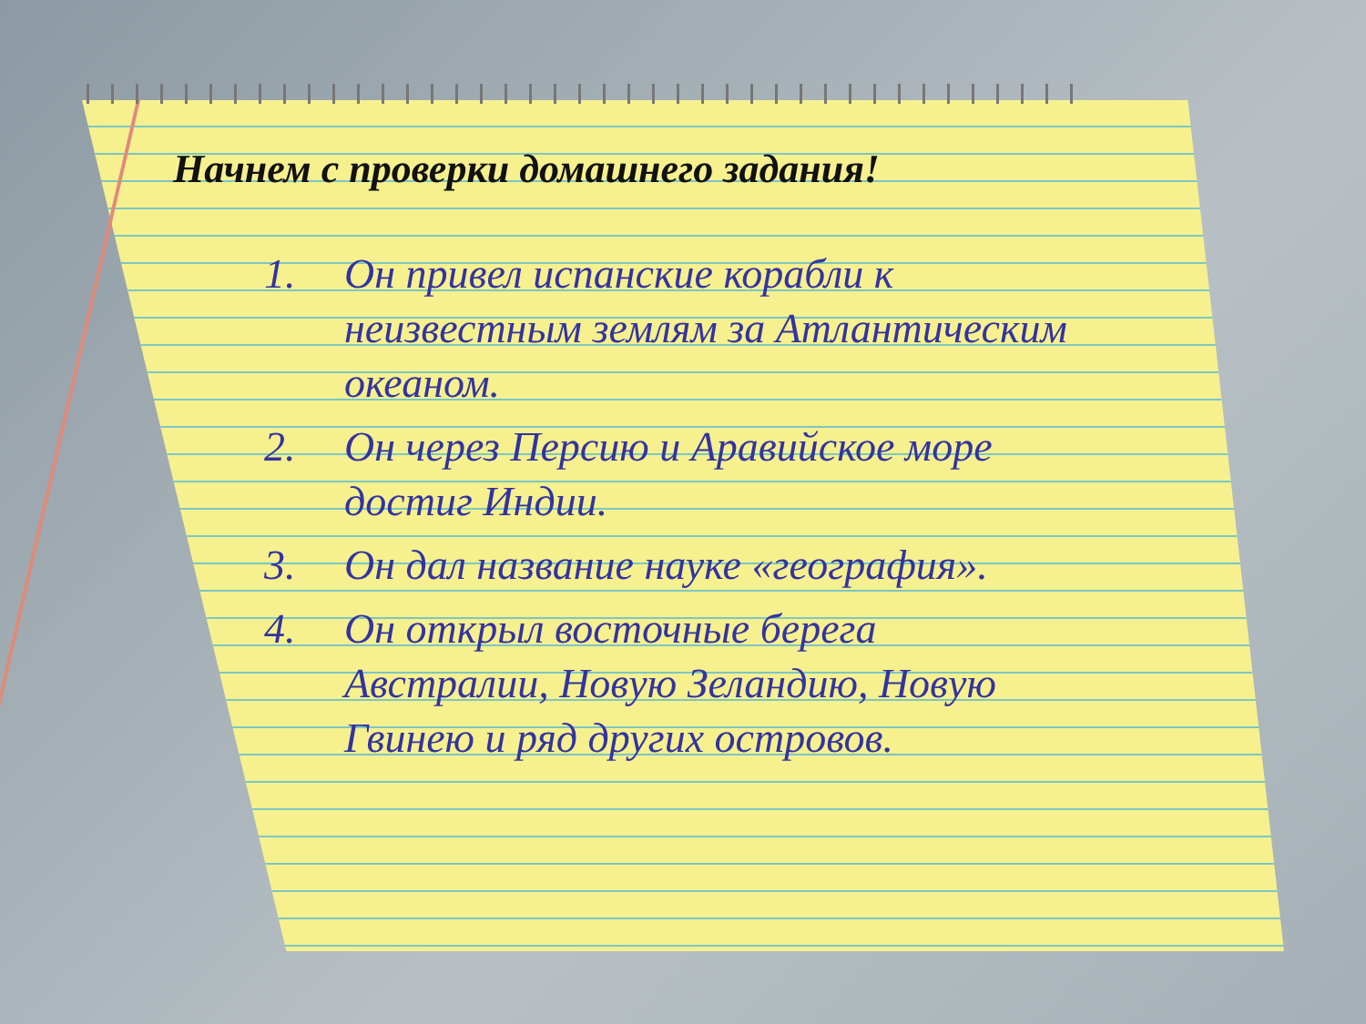Начнем с проверки домашнего задания!
1. Он привел испанские корабли к неизвестным землям за Атлантическим океаном.
2. Он через Персию и Аравийское море достиг Индии.
3. Он дал название науке «география».
4. Он открыл восточные берега Австралии, Новую Зеландию, Новую Гвинею и ряд других островов.